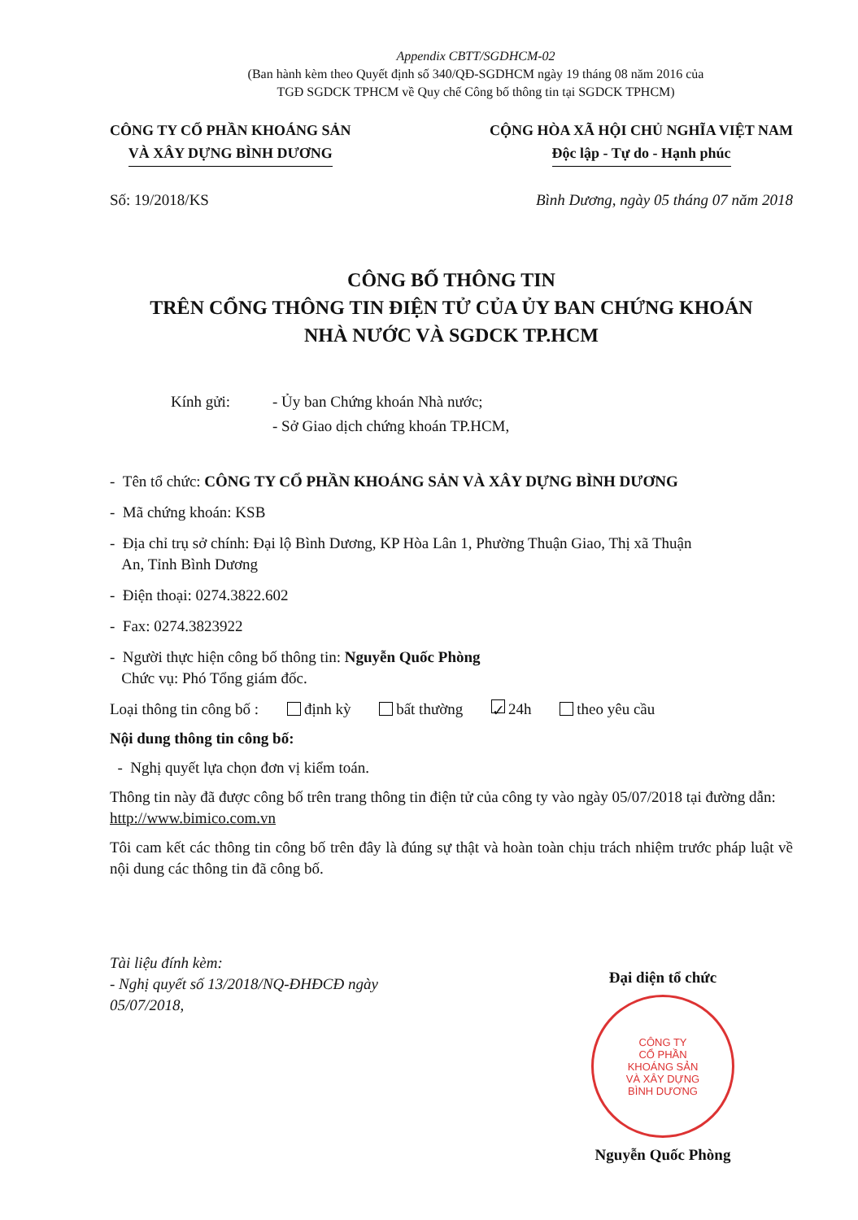Appendix CBTT/SGDHCM-02
(Ban hành kèm theo Quyết định số 340/QĐ-SGDHCM ngày 19 tháng 08 năm 2016 của
TGĐ SGDCK TPHCM về Quy chế Công bố thông tin tại SGDCK TPHCM)
CÔNG TY CỔ PHẦN KHOÁNG SẢN
VÀ XÂY DỰNG BÌNH DƯƠNG
CỘNG HÒA XÃ HỘI CHỦ NGHĨA VIỆT NAM
Độc lập - Tự do - Hạnh phúc
Số: 19/2018/KS Bình Dương, ngày 05 tháng 07 năm 2018
CÔNG BỐ THÔNG TIN
TRÊN CỔNG THÔNG TIN ĐIỆN TỬ CỦA ỦY BAN CHỨNG KHOÁN
NHÀ NƯỚC VÀ SGDCK TP.HCM
Kính gửi: - Ủy ban Chứng khoán Nhà nước;
- Sở Giao dịch chứng khoán TP.HCM,
- Tên tổ chức: CÔNG TY CỔ PHẦN KHOÁNG SẢN VÀ XÂY DỰNG BÌNH DƯƠNG
- Mã chứng khoán: KSB
- Địa chỉ trụ sở chính: Đại lộ Bình Dương, KP Hòa Lân 1, Phường Thuận Giao, Thị xã Thuận
An, Tỉnh Bình Dương
- Điện thoại: 0274.3822.602
- Fax: 0274.3823922
- Người thực hiện công bố thông tin: Nguyễn Quốc Phòng
Chức vụ: Phó Tổng giám đốc.
Loại thông tin công bố : định kỳ bất thường ✓ 24h theo yêu cầu
Nội dung thông tin công bố:
- Nghị quyết lựa chọn đơn vị kiểm toán.
Thông tin này đã được công bố trên trang thông tin điện tử của công ty vào ngày 05/07/2018 tại đường dẫn: http://www.bimico.com.vn
Tôi cam kết các thông tin công bố trên đây là đúng sự thật và hoàn toàn chịu trách nhiệm trước pháp luật về nội dung các thông tin đã công bố.
Tài liệu đính kèm:
- Nghị quyết số 13/2018/NQ-ĐHĐCĐ ngày 05/07/2018,
Đại diện tổ chức
CÔNG TY
CỔ PHẦN
KHOÁNG SẢN
VÀ XÂY DỰNG
BÌNH DƯƠNG
Nguyễn Quốc Phòng